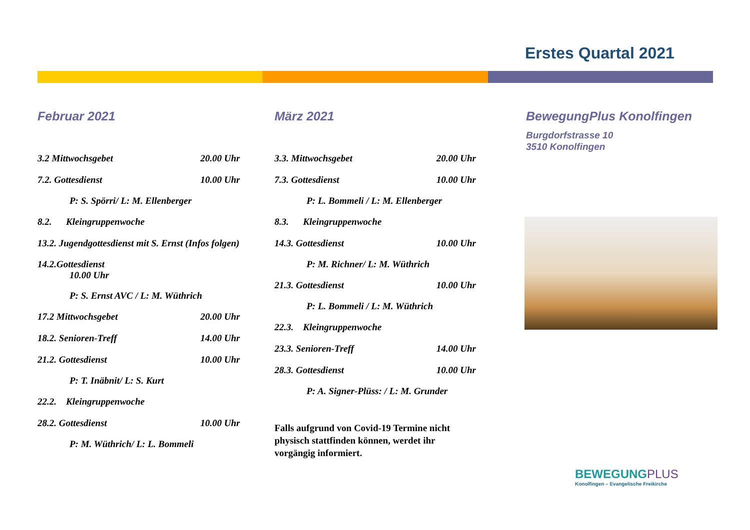Erstes Quartal 2021
Februar 2021
3.2 Mittwochsgebet 20.00 Uhr
7.2. Gottesdienst 10.00 Uhr
P: S. Spörri/ L: M. Ellenberger
8.2. Kleingruppenwoche
13.2. Jugendgottesdienst mit S. Ernst (Infos folgen)
14.2.Gottesdienst
10.00 Uhr
P: S. Ernst AVC / L: M. Wüthrich
17.2 Mittwochsgebet 20.00 Uhr
18.2. Senioren-Treff 14.00 Uhr
21.2. Gottesdienst 10.00 Uhr
P: T. Inäbnit/ L: S. Kurt
22.2. Kleingruppenwoche
28.2. Gottesdienst 10.00 Uhr
P: M. Wüthrich/ L: L. Bommeli
März 2021
3.3. Mittwochsgebet 20.00 Uhr
7.3. Gottesdienst 10.00 Uhr
P: L. Bommeli / L: M. Ellenberger
8.3. Kleingruppenwoche
14.3. Gottesdienst 10.00 Uhr
P: M. Richner/ L: M. Wüthrich
21.3. Gottesdienst 10.00 Uhr
P: L. Bommeli / L: M. Wüthrich
22.3. Kleingruppenwoche
23.3. Senioren-Treff 14.00 Uhr
28.3. Gottesdienst 10.00 Uhr
P: A. Signer-Plüss: / L: M. Grunder
Falls aufgrund von Covid-19 Termine nicht physisch stattfinden können, werdet ihr vorgängig informiert.
BewegungPlus Konolfingen
Burgdorfstrasse 10
3510 Konolfingen
BEWEGUNGPLUS
Konolfingen – Evangelische Freikirche